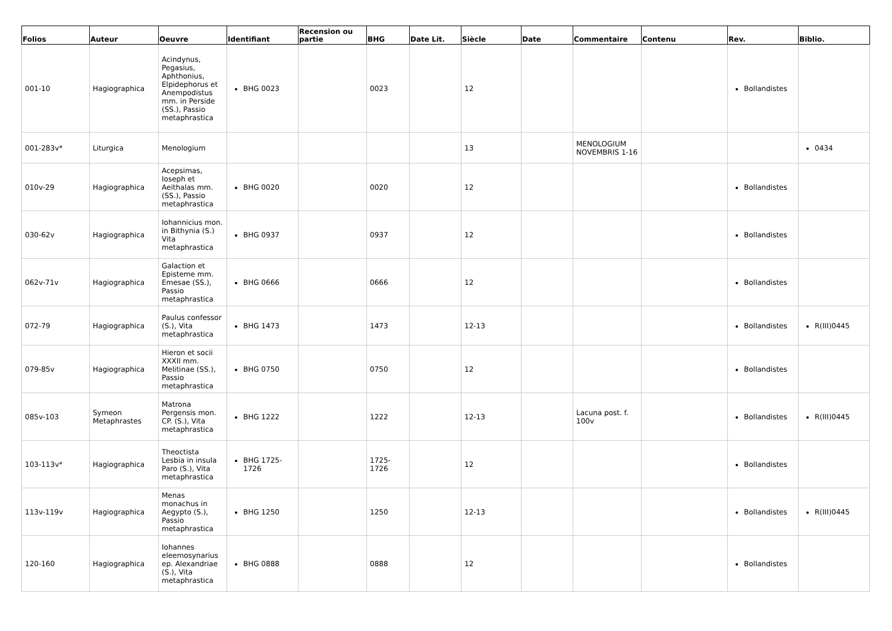| Folios | Auteur | Oeuvre | Identifiant | Recension ou partie | BHG | Date Lit. | Siècle | Date | Commentaire | Contenu | Rev. | Biblio. |
| --- | --- | --- | --- | --- | --- | --- | --- | --- | --- | --- | --- | --- |
| 001-10 | Hagiographica | Acindynus, Pegasius, Aphthonius, Elpidephorus et Anempodistus mm. in Perside (SS.), Passio metaphrastica | BHG 0023 | | 0023 | | 12 | | | | Bollandistes | |
| 001-283v* | Liturgica | Menologium | | | | | 13 | | MENOLOGIUM NOVEMBRIS 1-16 | | | 0434 |
| 010v-29 | Hagiographica | Acepsimas, Ioseph et Aeithalas mm. (SS.), Passio metaphrastica | BHG 0020 | | 0020 | | 12 | | | | Bollandistes | |
| 030-62v | Hagiographica | Iohannicius mon. in Bithynia (S.) Vita metaphrastica | BHG 0937 | | 0937 | | 12 | | | | Bollandistes | |
| 062v-71v | Hagiographica | Galaction et Episteme mm. Emesae (SS.), Passio metaphrastica | BHG 0666 | | 0666 | | 12 | | | | Bollandistes | |
| 072-79 | Hagiographica | Paulus confessor (S.), Vita metaphrastica | BHG 1473 | | 1473 | | 12-13 | | | | Bollandistes | R(III)0445 |
| 079-85v | Hagiographica | Hieron et socii XXXII mm. Melitinae (SS.), Passio metaphrastica | BHG 0750 | | 0750 | | 12 | | | | Bollandistes | |
| 085v-103 | Symeon Metaphrastes | Matrona Pergensis mon. CP. (S.), Vita metaphrastica | BHG 1222 | | 1222 | | 12-13 | | Lacuna post. f. 100v | | Bollandistes | R(III)0445 |
| 103-113v* | Hagiographica | Theoctista Lesbia in insula Paro (S.), Vita metaphrastica | BHG 1725-1726 | | 1725-1726 | | 12 | | | | Bollandistes | |
| 113v-119v | Hagiographica | Menas monachus in Aegypto (S.), Passio metaphrastica | BHG 1250 | | 1250 | | 12-13 | | | | Bollandistes | R(III)0445 |
| 120-160 | Hagiographica | Iohannes eleemosynarius ep. Alexandriae (S.), Vita metaphrastica | BHG 0888 | | 0888 | | 12 | | | | Bollandistes | |